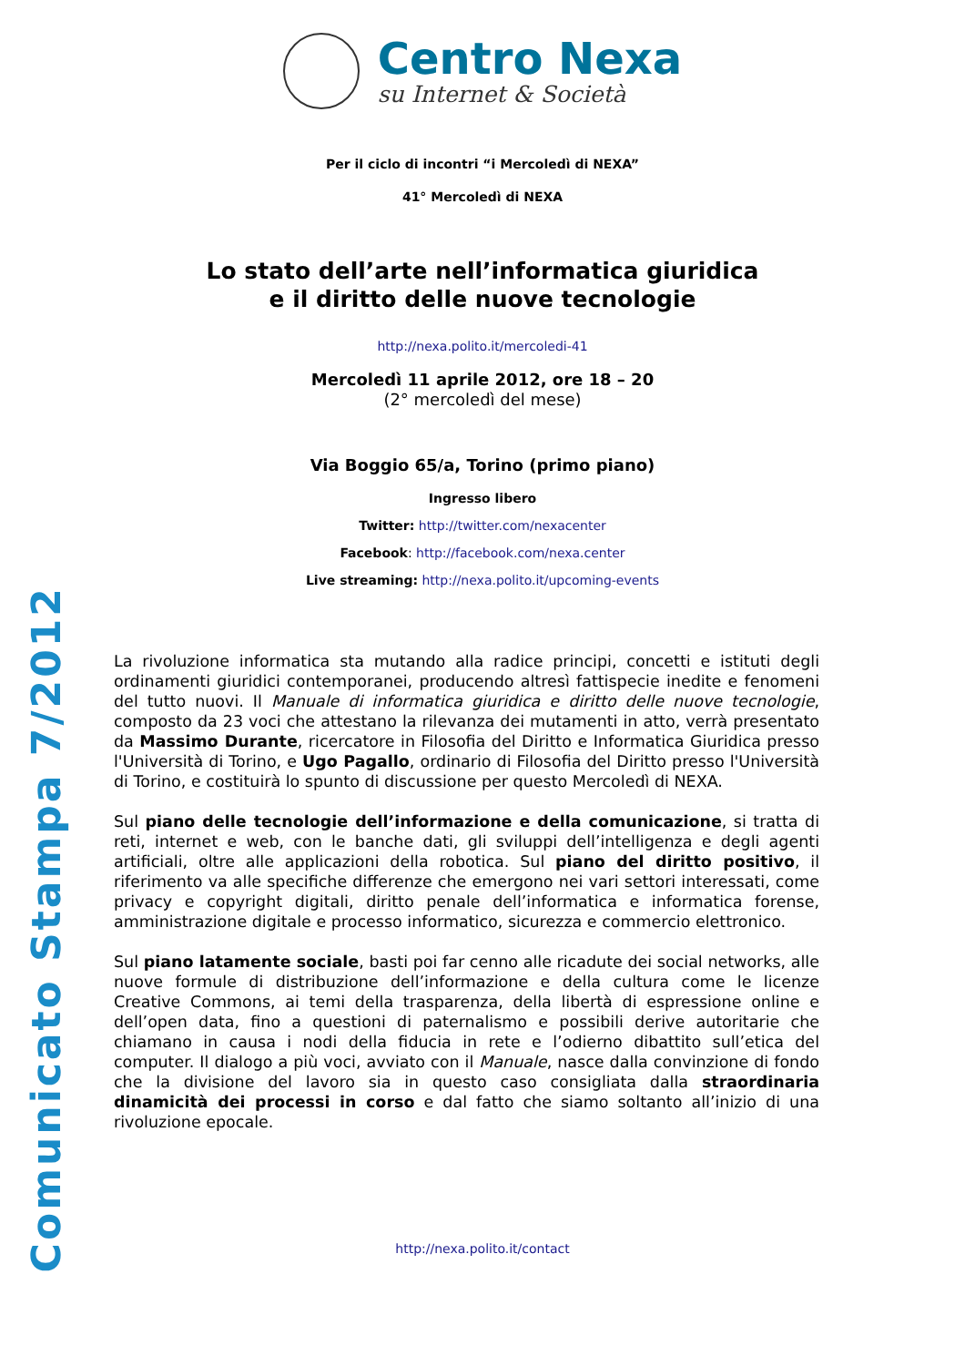Comunicato Stampa 7/2012
Centro Nexa
su Internet & Società
Per il ciclo di incontri “i Mercoledì di NEXA”
41° Mercoledì di NEXA
Lo stato dell’arte nell’informatica giuridica
e il diritto delle nuove tecnologie
http://nexa.polito.it/mercoledi-41
Mercoledì 11 aprile 2012, ore 18 – 20
(2° mercoledì del mese)
Via Boggio 65/a, Torino (primo piano)
Ingresso libero
Twitter: http://twitter.com/nexacenter
Facebook: http://facebook.com/nexa.center
Live streaming: http://nexa.polito.it/upcoming-events
La rivoluzione informatica sta mutando alla radice principi, concetti e istituti degli ordinamenti giuridici contemporanei, producendo altresì fattispecie inedite e fenomeni del tutto nuovi. Il Manuale di informatica giuridica e diritto delle nuove tecnologie, composto da 23 voci che attestano la rilevanza dei mutamenti in atto, verrà presentato da Massimo Durante, ricercatore in Filosofia del Diritto e Informatica Giuridica presso l'Università di Torino, e Ugo Pagallo, ordinario di Filosofia del Diritto presso l'Università di Torino, e costituirà lo spunto di discussione per questo Mercoledì di NEXA.
Sul piano delle tecnologie dell’informazione e della comunicazione, si tratta di reti, internet e web, con le banche dati, gli sviluppi dell’intelligenza e degli agenti artificiali, oltre alle applicazioni della robotica. Sul piano del diritto positivo, il riferimento va alle specifiche differenze che emergono nei vari settori interessati, come privacy e copyright digitali, diritto penale dell’informatica e informatica forense, amministrazione digitale e processo informatico, sicurezza e commercio elettronico.
Sul piano latamente sociale, basti poi far cenno alle ricadute dei social networks, alle nuove formule di distribuzione dell’informazione e della cultura come le licenze Creative Commons, ai temi della trasparenza, della libertà di espressione online e dell’open data, fino a questioni di paternalismo e possibili derive autoritarie che chiamano in causa i nodi della fiducia in rete e l’odierno dibattito sull’etica del computer. Il dialogo a più voci, avviato con il Manuale, nasce dalla convinzione di fondo che la divisione del lavoro sia in questo caso consigliata dalla straordinaria dinamicità dei processi in corso e dal fatto che siamo soltanto all’inizio di una rivoluzione epocale.
http://nexa.polito.it/contact